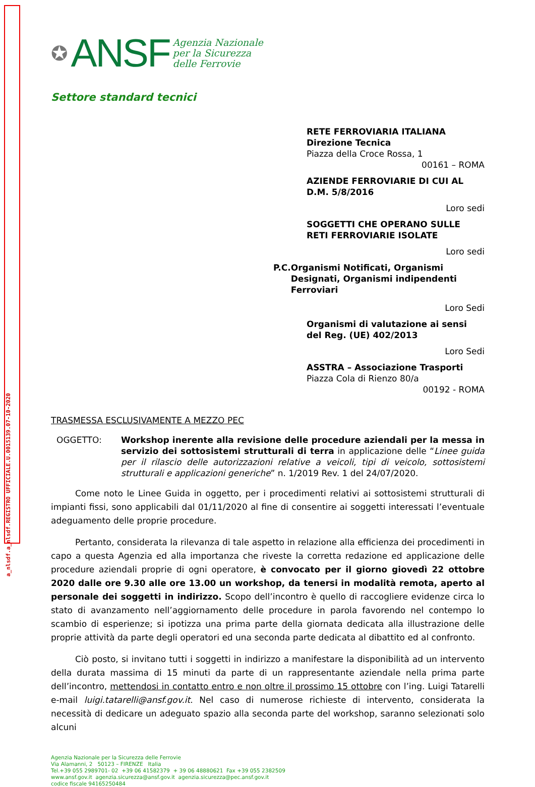a_nlsdf.a_nlsdf.REGISTRO UFFICIALE.U.0015139.07-10-2020
✪ ANSF
Agenzia Nazionale
per la Sicurezza
delle Ferrovie
Settore standard tecnici
RETE FERROVIARIA ITALIANA
Direzione Tecnica
Piazza della Croce Rossa, 1
00161 – ROMA
AZIENDE FERROVIARIE DI CUI AL D.M. 5/8/2016
Loro sedi
SOGGETTI CHE OPERANO SULLE RETI FERROVIARIE ISOLATE
Loro sedi
P.C. Organismi Notificati, Organismi Designati, Organismi indipendenti Ferroviari
Loro Sedi
Organismi di valutazione ai sensi del Reg. (UE) 402/2013
Loro Sedi
ASSTRA – Associazione Trasporti
Piazza Cola di Rienzo 80/a
00192 - ROMA
TRASMESSA ESCLUSIVAMENTE A MEZZO PEC
OGGETTO: Workshop inerente alla revisione delle procedure aziendali per la messa in servizio dei sottosistemi strutturali di terra in applicazione delle “Linee guida per il rilascio delle autorizzazioni relative a veicoli, tipi di veicolo, sottosistemi strutturali e applicazioni generiche” n. 1/2019 Rev. 1 del 24/07/2020.
Come noto le Linee Guida in oggetto, per i procedimenti relativi ai sottosistemi strutturali di impianti fissi, sono applicabili dal 01/11/2020 al fine di consentire ai soggetti interessati l’eventuale adeguamento delle proprie procedure.
Pertanto, considerata la rilevanza di tale aspetto in relazione alla efficienza dei procedimenti in capo a questa Agenzia ed alla importanza che riveste la corretta redazione ed applicazione delle procedure aziendali proprie di ogni operatore, è convocato per il giorno giovedì 22 ottobre 2020 dalle ore 9.30 alle ore 13.00 un workshop, da tenersi in modalità remota, aperto al personale dei soggetti in indirizzo. Scopo dell’incontro è quello di raccogliere evidenze circa lo stato di avanzamento nell’aggiornamento delle procedure in parola favorendo nel contempo lo scambio di esperienze; si ipotizza una prima parte della giornata dedicata alla illustrazione delle proprie attività da parte degli operatori ed una seconda parte dedicata al dibattito ed al confronto.
Ciò posto, si invitano tutti i soggetti in indirizzo a manifestare la disponibilità ad un intervento della durata massima di 15 minuti da parte di un rappresentante aziendale nella prima parte dell’incontro, mettendosi in contatto entro e non oltre il prossimo 15 ottobre con l’ing. Luigi Tatarelli e-mail luigi.tatarelli@ansf.gov.it. Nel caso di numerose richieste di intervento, considerata la necessità di dedicare un adeguato spazio alla seconda parte del workshop, saranno selezionati solo alcuni
Agenzia Nazionale per la Sicurezza delle Ferrovie
Via Alamanni, 2 50123 – FIRENZE Italia
Tel.+39 055 2989701- 02 +39 06 41582379 + 39 06 48880621 Fax +39 055 2382509
www.ansf.gov.it agenzia.sicurezza@ansf.gov.it agenzia.sicurezza@pec.ansf.gov.it
codice fiscale 94165250484